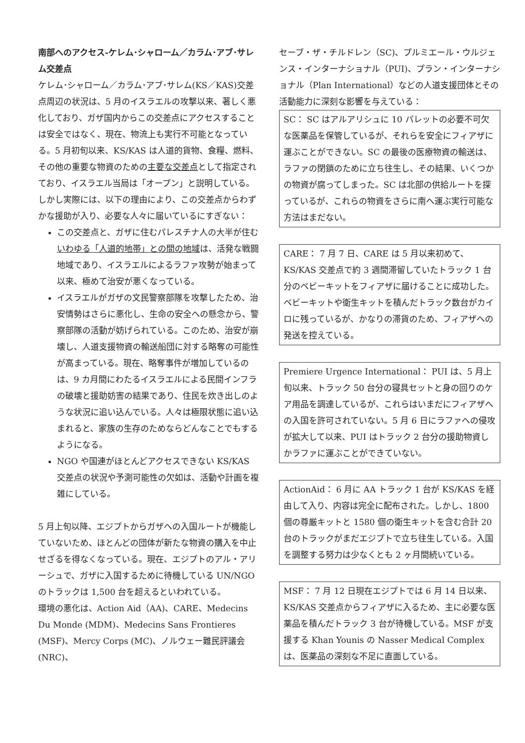南部へのアクセス-ケレム･シャローム／カラム･アブ･サレム交差点
ケレム･シャローム／カラム･アブ･サレム(KS／KAS)交差点周辺の状況は、5 月のイスラエルの攻撃以来、著しく悪化しており、ガザ国内からこの交差点にアクセスすることは安全ではなく、現在、物流上も実行不可能となっている。5 月初旬以来、KS/KAS は人道的貨物、食糧、燃料、その他の重要な物資のための主要な交差点として指定されており、イスラエル当局は「オープン」と説明している。しかし実際には、以下の理由により、この交差点からわずかな援助が入り、必要な人々に届いているにすぎない：
この交差点と、ガザに住むパレスチナ人の大半が住むいわゆる「人道的地帯」との間の地域は、活発な戦闘地域であり、イスラエルによるラファ攻勢が始まって以来、極めて治安が悪くなっている。
イスラエルがガザの文民警察部隊を攻撃したため、治安情勢はさらに悪化し、生命の安全への懸念から、警察部隊の活動が妨げられている。このため、治安が崩壊し、人道支援物資の輸送船団に対する略奪の可能性が高まっている。現在、略奪事件が増加しているのは、9 カ月間にわたるイスラエルによる民間インフラの破壊と援助妨害の結果であり、住民を炊き出しのような状況に追い込んでいる。人々は極限状態に追い込まれると、家族の生存のためならどんなことでもするようになる。
NGO や国連がほとんどアクセスできない KS/KAS 交差点の状況や予測可能性の欠如は、活動や計画を複雑にしている。
5 月上旬以降、エジプトからガザへの入国ルートが機能していないため、ほとんどの団体が新たな物資の購入を中止せざるを得なくなっている。現在、エジプトのアル・アリーシュで、ガザに入国するために待機している UN/NGO のトラックは 1,500 台を超えるといわれている。
環境の悪化は、Action Aid（AA)、CARE、Medecins Du Monde (MDM)、Medecins Sans Frontieres (MSF)、Mercy Corps (MC)、ノルウェー難民評議会 (NRC)、
セーブ・ザ・チルドレン（SC)、プルミエール・ウルジェンス・インターナショナル（PUI)、プラン・インターナショナル（Plan International）などの人道支援団体とその活動能力に深刻な影響を与えている：
SC： SC はアルアリシュに 10 パレットの必要不可欠な医薬品を保管しているが、それらを安全にフィアザに運ぶことができない。SC の最後の医療物資の輸送は、ラファの閉鎖のために立ち往生し、その結果、いくつかの物資が腐ってしまった。SC は北部の供給ルートを探っているが、これらの物資をさらに南へ運ぶ実行可能な方法はまだない。
CARE： 7 月 7 日、CARE は 5 月以来初めて、KS/KAS 交差点で約 3 週間滞留していたトラック 1 台分のベビーキットをフィアザに届けることに成功した。ベビーキットや衛生キットを積んだトラック数台がカイロに残っているが、かなりの滞貨のため、フィアザへの発送を控えている。
Premiere Urgence International： PUI は、5 月上旬以来、トラック 50 台分の寝具セットと身の回りのケア用品を調達しているが、これらはいまだにフィアザへの入国を許可されていない。5 月 6 日にラファへの侵攻が拡大して以来、PUI はトラック 2 台分の援助物資しかラファに運ぶことができていない。
ActionAid： 6 月に AA トラック 1 台が KS/KAS を経由して入り、内容は完全に配布された。しかし、1800 個の尊厳キットと 1580 個の衛生キットを含む合計 20 台のトラックがまだエジプトで立ち往生している。入国を調整する努力は少なくとも 2 ヶ月間続いている。
MSF： 7 月 12 日現在エジプトでは 6 月 14 日以来、KS/KAS 交差点からフィアザに入るため、主に必要な医薬品を積んだトラック 3 台が待機している。MSF が支援する Khan Younis の Nasser Medical Complex は、医薬品の深刻な不足に直面している。